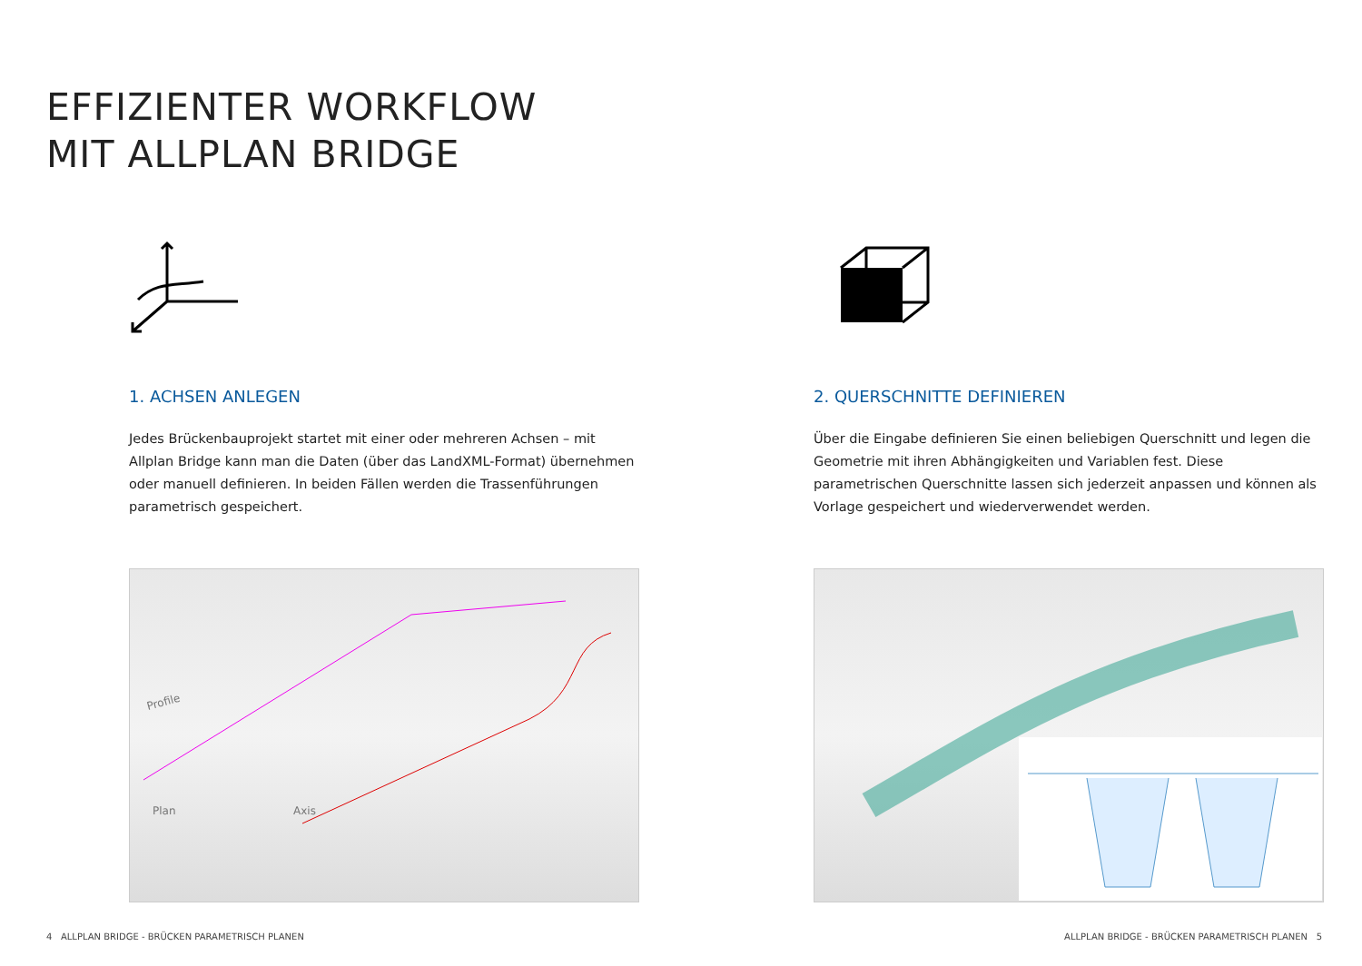EFFIZIENTER WORKFLOW
MIT ALLPLAN BRIDGE
1. ACHSEN ANLEGEN
Jedes Brückenbauprojekt startet mit einer oder mehreren Achsen – mit Allplan Bridge kann man die Daten (über das LandXML-Format) übernehmen oder manuell definieren. In beiden Fällen werden die Trassenführungen parametrisch gespeichert.
2. QUERSCHNITTE DEFINIEREN
Über die Eingabe definieren Sie einen beliebigen Querschnitt und legen die Geometrie mit ihren Abhängigkeiten und Variablen fest. Diese parametrischen Querschnitte lassen sich jederzeit anpassen und können als Vorlage gespeichert und wiederverwendet werden.
Profile
Axis
Plan
4 ALLPLAN BRIDGE - BRÜCKEN PARAMETRISCH PLANEN
ALLPLAN BRIDGE - BRÜCKEN PARAMETRISCH PLANEN 5